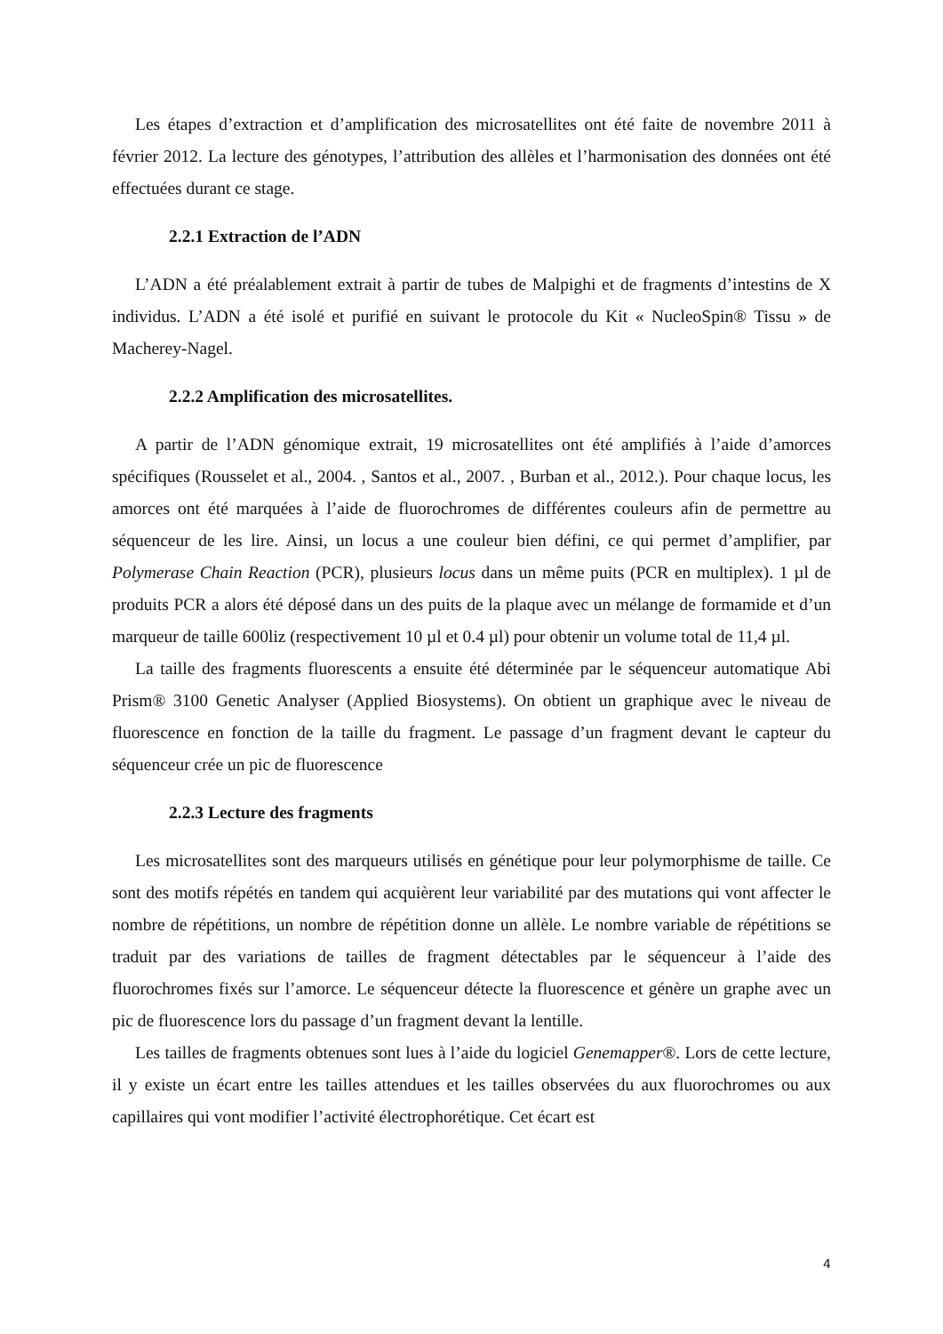Les étapes d’extraction et d’amplification des microsatellites ont été faite de novembre 2011 à février 2012. La lecture des génotypes, l’attribution des allèles et l’harmonisation des données ont été effectuées durant ce stage.
2.2.1 Extraction de l’ADN
L’ADN a été préalablement extrait à partir de tubes de Malpighi et de fragments d’intestins de X individus. L’ADN a été isolé et purifié en suivant le protocole du Kit « NucleoSpin® Tissu » de Macherey-Nagel.
2.2.2 Amplification des microsatellites.
A partir de l’ADN génomique extrait, 19 microsatellites ont été amplifiés à l’aide d’amorces spécifiques (Rousselet et al., 2004. , Santos et al., 2007. , Burban et al., 2012.). Pour chaque locus, les amorces ont été marquées à l’aide de fluorochromes de différentes couleurs afin de permettre au séquenceur de les lire. Ainsi, un locus a une couleur bien défini, ce qui permet d’amplifier, par Polymerase Chain Reaction (PCR), plusieurs locus dans un même puits (PCR en multiplex). 1 µl de produits PCR a alors été déposé dans un des puits de la plaque avec un mélange de formamide et d’un marqueur de taille 600liz (respectivement 10 µl et 0.4 µl) pour obtenir un volume total de 11,4 µl.
La taille des fragments fluorescents a ensuite été déterminée par le séquenceur automatique Abi Prism® 3100 Genetic Analyser (Applied Biosystems). On obtient un graphique avec le niveau de fluorescence en fonction de la taille du fragment. Le passage d’un fragment devant le capteur du séquenceur crée un pic de fluorescence
2.2.3 Lecture des fragments
Les microsatellites sont des marqueurs utilisés en génétique pour leur polymorphisme de taille. Ce sont des motifs répétés en tandem qui acquièrent leur variabilité par des mutations qui vont affecter le nombre de répétitions, un nombre de répétition donne un allèle. Le nombre variable de répétitions se traduit par des variations de tailles de fragment détectables par le séquenceur à l’aide des fluorochromes fixés sur l’amorce. Le séquenceur détecte la fluorescence et génère un graphe avec un pic de fluorescence lors du passage d’un fragment devant la lentille.
Les tailles de fragments obtenues sont lues à l’aide du logiciel Genemapper®. Lors de cette lecture, il y existe un écart entre les tailles attendues et les tailles observées du aux fluorochromes ou aux capillaires qui vont modifier l’activité électrophorétique. Cet écart est
4